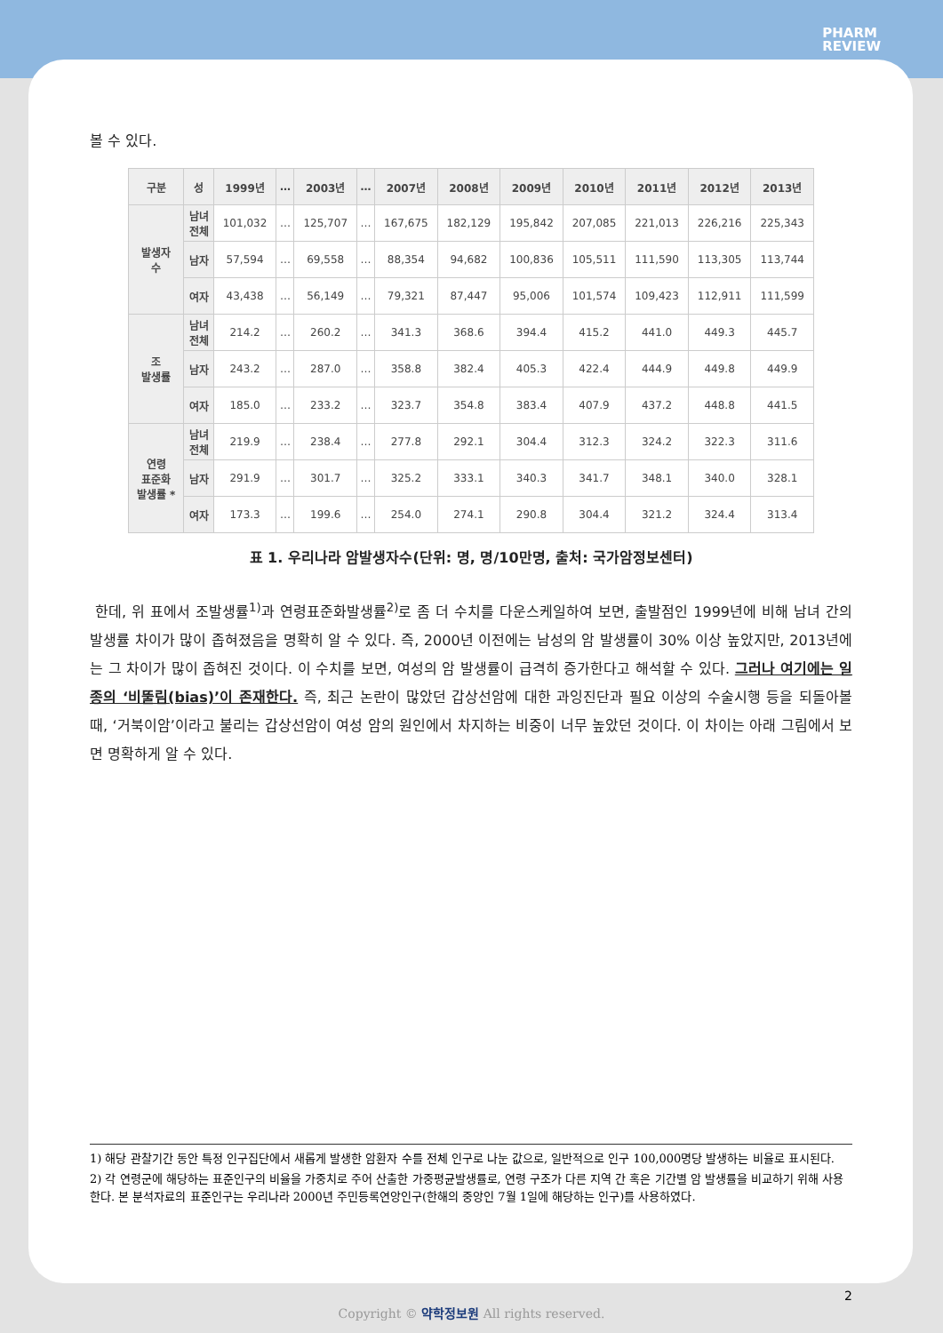PHARM
REVIEW
볼 수 있다.
| 구분 | 성 | 1999년 | … | 2003년 | … | 2007년 | 2008년 | 2009년 | 2010년 | 2011년 | 2012년 | 2013년 |
| --- | --- | --- | --- | --- | --- | --- | --- | --- | --- | --- | --- | --- |
| 발생자 수 | 남녀 전체 | 101,032 | … | 125,707 | … | 167,675 | 182,129 | 195,842 | 207,085 | 221,013 | 226,216 | 225,343 |
| | 남자 | 57,594 | … | 69,558 | … | 88,354 | 94,682 | 100,836 | 105,511 | 111,590 | 113,305 | 113,744 |
| | 여자 | 43,438 | … | 56,149 | … | 79,321 | 87,447 | 95,006 | 101,574 | 109,423 | 112,911 | 111,599 |
| 조 발생률 | 남녀 전체 | 214.2 | … | 260.2 | … | 341.3 | 368.6 | 394.4 | 415.2 | 441.0 | 449.3 | 445.7 |
| | 남자 | 243.2 | … | 287.0 | … | 358.8 | 382.4 | 405.3 | 422.4 | 444.9 | 449.8 | 449.9 |
| | 여자 | 185.0 | … | 233.2 | … | 323.7 | 354.8 | 383.4 | 407.9 | 437.2 | 448.8 | 441.5 |
| 연령 표준화 발생률 * | 남녀 전체 | 219.9 | … | 238.4 | … | 277.8 | 292.1 | 304.4 | 312.3 | 324.2 | 322.3 | 311.6 |
| | 남자 | 291.9 | … | 301.7 | … | 325.2 | 333.1 | 340.3 | 341.7 | 348.1 | 340.0 | 328.1 |
| | 여자 | 173.3 | … | 199.6 | … | 254.0 | 274.1 | 290.8 | 304.4 | 321.2 | 324.4 | 313.4 |
표 1. 우리나라 암발생자수(단위: 명, 명/10만명, 출처: 국가암정보센터)
한데, 위 표에서 조발생률<sup>1)</sup>과 연령표준화발생률<sup>2)</sup>로 좀 더 수치를 다운스케일하여 보면, 출발점인 1999년에 비해 남녀 간의 발생률 차이가 많이 좁혀졌음을 명확히 알 수 있다. 즉, 2000년 이전에는 남성의 암 발생률이 30% 이상 높았지만, 2013년에는 그 차이가 많이 좁혀진 것이다. 이 수치를 보면, 여성의 암 발생률이 급격히 증가한다고 해석할 수 있다. 그러나 여기에는 일종의 ‘비뚤림(bias)’이 존재한다. 즉, 최근 논란이 많았던 갑상선암에 대한 과잉진단과 필요 이상의 수술시행 등을 되돌아볼 때, ‘거북이암’이라고 불리는 갑상선암이 여성 암의 원인에서 차지하는 비중이 너무 높았던 것이다. 이 차이는 아래 그림에서 보면 명확하게 알 수 있다.
1) 해당 관찰기간 동안 특정 인구집단에서 새롭게 발생한 암환자 수를 전체 인구로 나눈 값으로, 일반적으로 인구 100,000명당 발생하는 비율로 표시된다.
2) 각 연령군에 해당하는 표준인구의 비율을 가중치로 주어 산출한 가중평균발생률로, 연령 구조가 다른 지역 간 혹은 기간별 암 발생률을 비교하기 위해 사용한다. 본 분석자료의 표준인구는 우리나라 2000년 주민등록연앙인구(한해의 중앙인 7월 1일에 해당하는 인구)를 사용하였다.
2
Copyright © 약학정보원 All rights reserved.